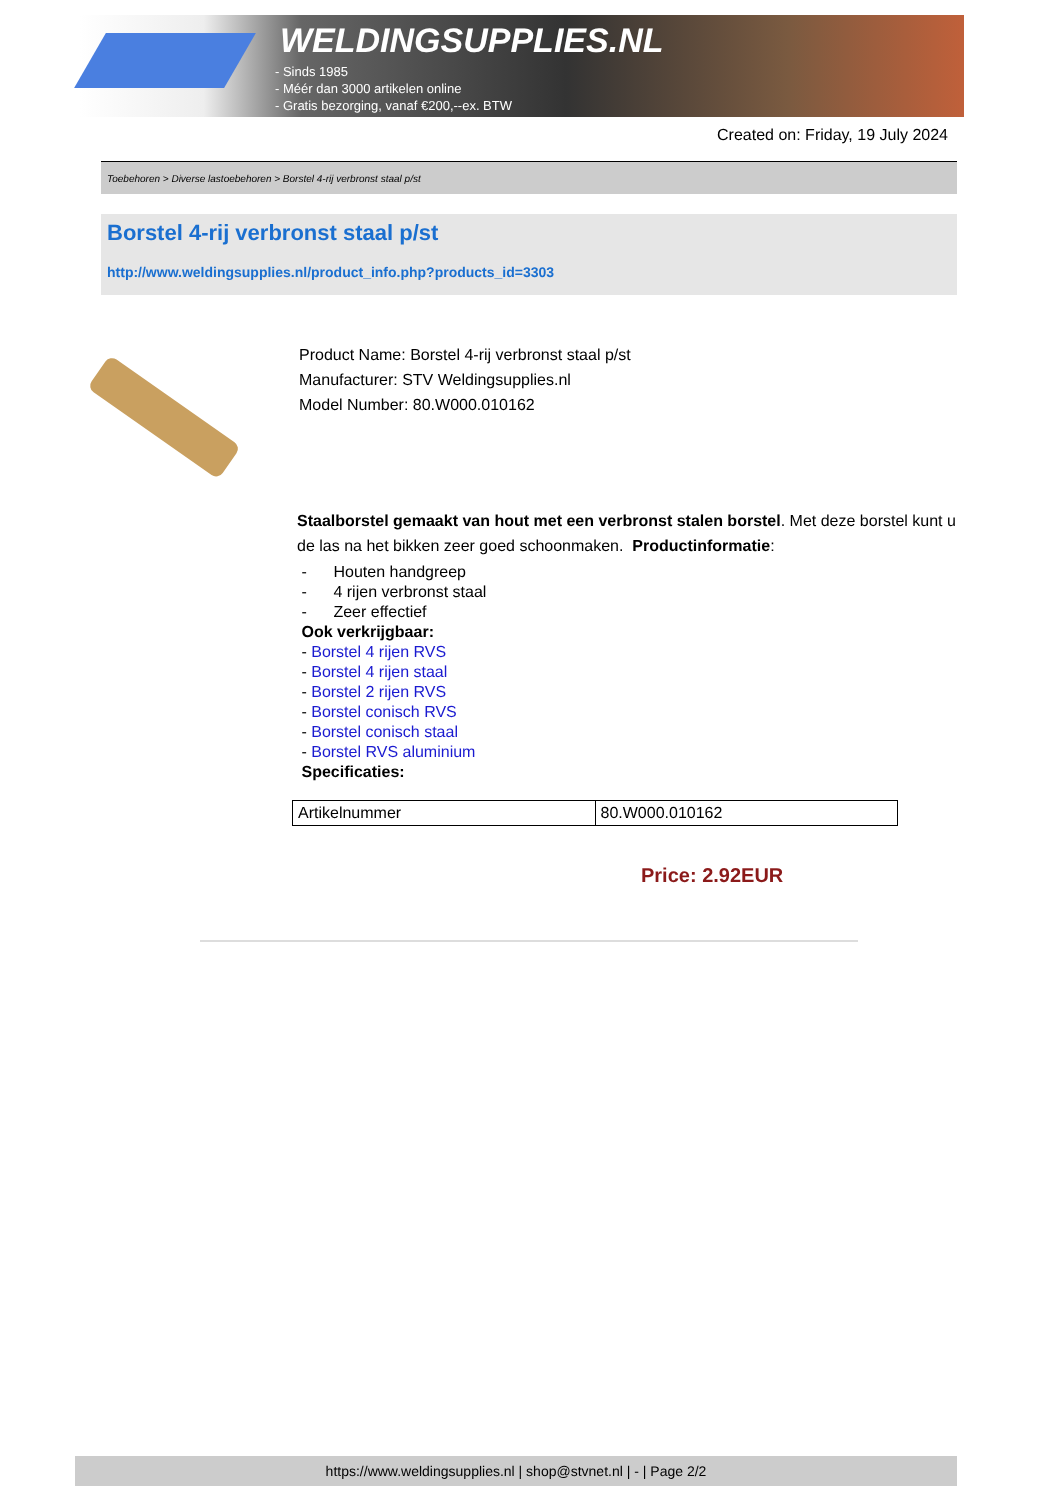WELDINGSUPPLIES.NL
- Sinds 1985
- Méér dan 3000 artikelen online
- Gratis bezorging, vanaf €200,--ex. BTW
Created on: Friday, 19 July 2024
Toebehoren > Diverse lastoebehoren > Borstel 4-rij verbronst staal p/st
Borstel 4-rij verbronst staal p/st
http://www.weldingsupplies.nl/product_info.php?products_id=3303
Product Name: Borstel 4-rij verbronst staal p/st
Manufacturer: STV Weldingsupplies.nl
Model Number: 80.W000.010162
Staalborstel gemaakt van hout met een verbronst stalen borstel. Met deze borstel kunt u de las na het bikken zeer goed schoonmaken. Productinformatie:
- Houten handgreep
- 4 rijen verbronst staal
- Zeer effectief
Ook verkrijgbaar:
- Borstel 4 rijen RVS
- Borstel 4 rijen staal
- Borstel 2 rijen RVS
- Borstel conisch RVS
- Borstel conisch staal
- Borstel RVS aluminium
Specificaties:
| Artikelnummer | 80.W000.010162 |
Price: 2.92EUR
https://www.weldingsupplies.nl | shop@stvnet.nl | - | Page 2/2